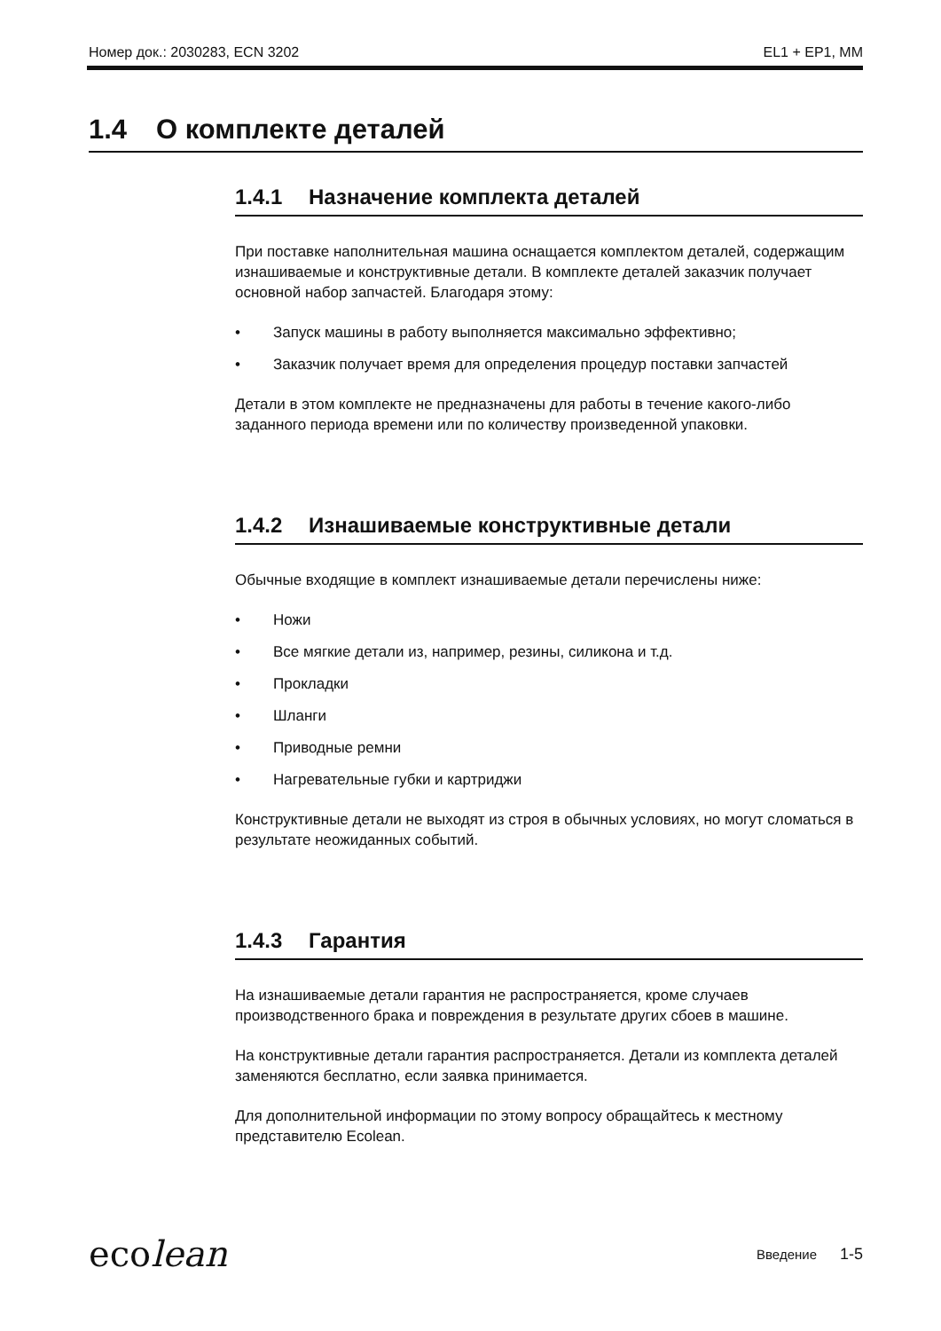Номер док.: 2030283, ECN 3202 EL1 + EP1, MM
1.4 О комплекте деталей
1.4.1 Назначение комплекта деталей
При поставке наполнительная машина оснащается комплектом деталей, содержащим изнашиваемые и конструктивные детали. В комплекте деталей заказчик получает основной набор запчастей. Благодаря этому:
• Запуск машины в работу выполняется максимально эффективно;
• Заказчик получает время для определения процедур поставки запчастей
Детали в этом комплекте не предназначены для работы в течение какого-либо заданного периода времени или по количеству произведенной упаковки.
1.4.2 Изнашиваемые конструктивные детали
Обычные входящие в комплект изнашиваемые детали перечислены ниже:
• Ножи
• Все мягкие детали из, например, резины, силикона и т.д.
• Прокладки
• Шланги
• Приводные ремни
• Нагревательные губки и картриджи
Конструктивные детали не выходят из строя в обычных условиях, но могут сломаться в результате неожиданных событий.
1.4.3 Гарантия
На изнашиваемые детали гарантия не распространяется, кроме случаев производственного брака и повреждения в результате других сбоев в машине.
На конструктивные детали гарантия распространяется. Детали из комплекта деталей заменяются бесплатно, если заявка принимается.
Для дополнительной информации по этому вопросу обращайтесь к местному представителю Ecolean.
ecolean
Введение 1-5